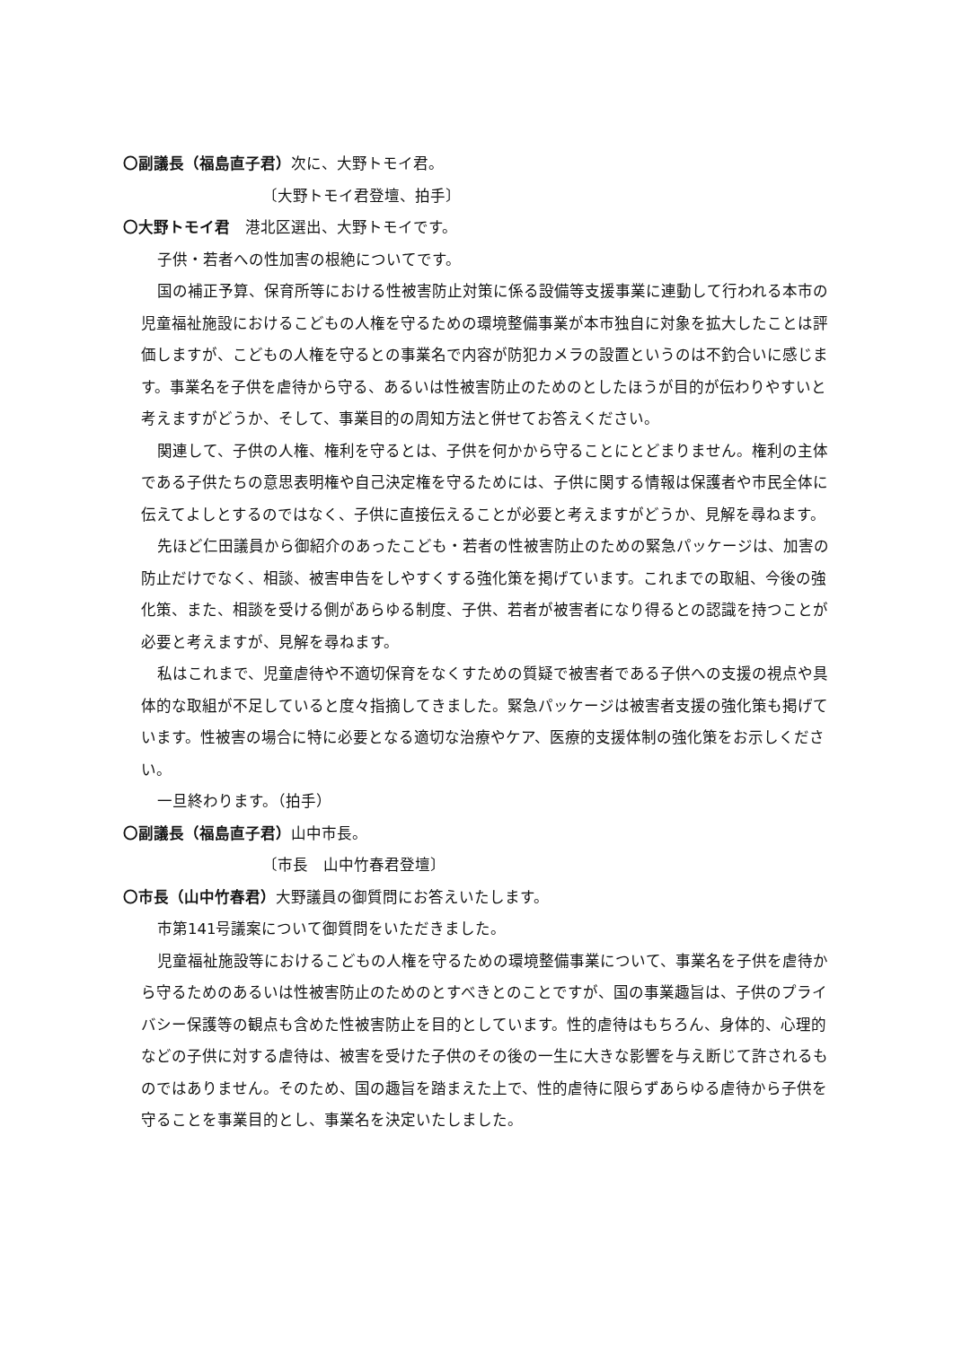〇副議長（福島直子君）次に、大野トモイ君。
〔大野トモイ君登壇、拍手〕
〇大野トモイ君　港北区選出、大野トモイです。
子供・若者への性加害の根絶についてです。
国の補正予算、保育所等における性被害防止対策に係る設備等支援事業に連動して行われる本市の児童福祉施設におけるこどもの人権を守るための環境整備事業が本市独自に対象を拡大したことは評価しますが、こどもの人権を守るとの事業名で内容が防犯カメラの設置というのは不釣合いに感じます。事業名を子供を虐待から守る、あるいは性被害防止のためのとしたほうが目的が伝わりやすいと考えますがどうか、そして、事業目的の周知方法と併せてお答えください。
関連して、子供の人権、権利を守るとは、子供を何かから守ることにとどまりません。権利の主体である子供たちの意思表明権や自己決定権を守るためには、子供に関する情報は保護者や市民全体に伝えてよしとするのではなく、子供に直接伝えることが必要と考えますがどうか、見解を尋ねます。
先ほど仁田議員から御紹介のあったこども・若者の性被害防止のための緊急パッケージは、加害の防止だけでなく、相談、被害申告をしやすくする強化策を掲げています。これまでの取組、今後の強化策、また、相談を受ける側があらゆる制度、子供、若者が被害者になり得るとの認識を持つことが必要と考えますが、見解を尋ねます。
私はこれまで、児童虐待や不適切保育をなくすための質疑で被害者である子供への支援の視点や具体的な取組が不足していると度々指摘してきました。緊急パッケージは被害者支援の強化策も掲げています。性被害の場合に特に必要となる適切な治療やケア、医療的支援体制の強化策をお示しください。
一旦終わります。（拍手）
〇副議長（福島直子君）山中市長。
〔市長　山中竹春君登壇〕
〇市長（山中竹春君）大野議員の御質問にお答えいたします。
市第141号議案について御質問をいただきました。
児童福祉施設等におけるこどもの人権を守るための環境整備事業について、事業名を子供を虐待から守るためのあるいは性被害防止のためのとすべきとのことですが、国の事業趣旨は、子供のプライバシー保護等の観点も含めた性被害防止を目的としています。性的虐待はもちろん、身体的、心理的などの子供に対する虐待は、被害を受けた子供のその後の一生に大きな影響を与え断じて許されるものではありません。そのため、国の趣旨を踏まえた上で、性的虐待に限らずあらゆる虐待から子供を守ることを事業目的とし、事業名を決定いたしました。